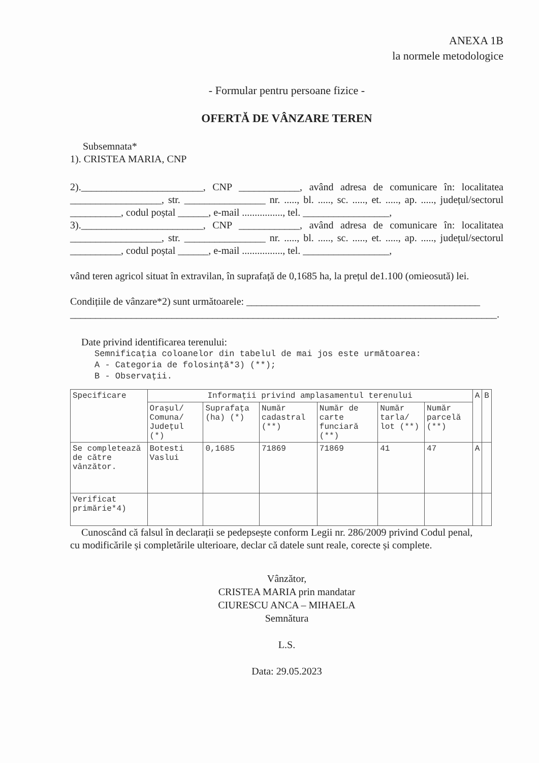ANEXA 1B
la normele metodologice
- Formular pentru persoane fizice -
OFERTĂ DE VÂNZARE TEREN
Subsemnata*
1). CRISTEA MARIA, CNP
2).________________________, CNP ____________, având adresa de comunicare în: localitatea __________________, str. ________________ nr. ....., bl. ....., sc. ....., et. ....., ap. ....., județul/sectorul __________, codul poștal ______, e-mail ................, tel. _________________,
3).________________________, CNP ____________, având adresa de comunicare în: localitatea __________________, str. ________________ nr. ....., bl. ....., sc. ....., et. ....., ap. ....., județul/sectorul __________, codul poștal ______, e-mail ................, tel. _________________,
vând teren agricol situat în extravilan, în suprafață de 0,1685 ha, la prețul de1.100 (omieosută) lei.
Condițiile de vânzare*2) sunt următoarele: ______________________________________________ ____________________________________________________________________________________.
Date privind identificarea terenului:
Semnificația coloanelor din tabelul de mai jos este următoarea:
A - Categoria de folosință*3) (**);
B - Observații.
| Specificare | Informații privind amplasamentul terenului | | | | | | A | B |
| --- | --- | --- | --- | --- | --- | --- | --- | --- |
| | Orașul/ Comuna/ Județul (*) | Suprafața (ha) (*) | Număr cadastral (**) | Număr de carte funciară (**) | Număr tarla/ lot (**) | Număr parcelă (**) | | |
| Se completează de către vânzător. | Botesti Vaslui | 0,1685 | 71869 | 71869 | 41 | 47 | A | |
| Verificat primărie*4) | | | | | | | | |
Cunoscând că falsul în declarații se pedepsește conform Legii nr. 286/2009 privind Codul penal,
cu modificările și completările ulterioare, declar că datele sunt reale, corecte și complete.
Vânzător,
CRISTEA MARIA prin mandatar
CIURESCU ANCA – MIHAELA
Semnătura
L.S.
Data: 29.05.2023